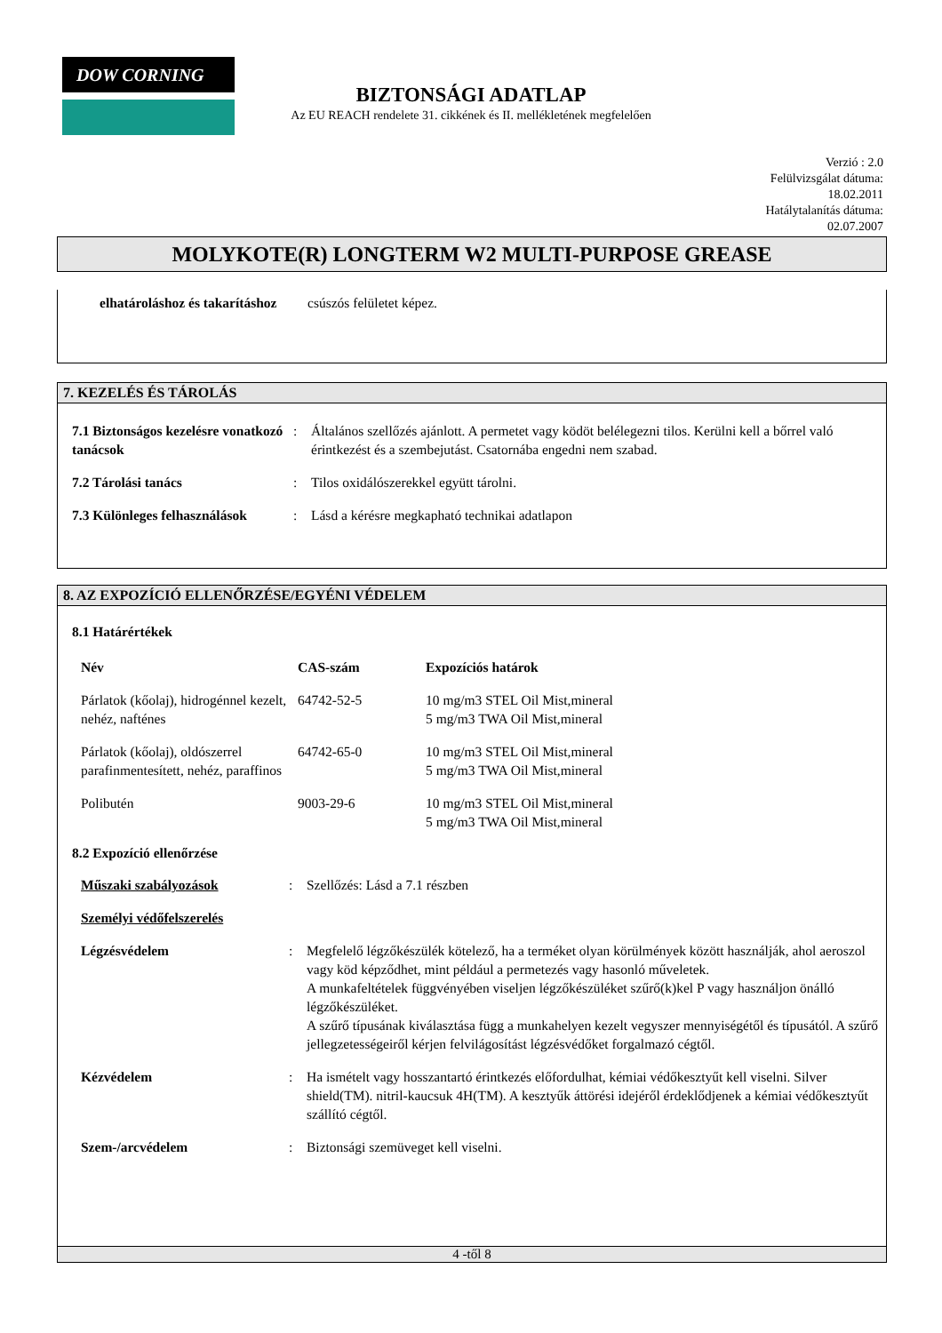DOW CORNING
BIZTONSÁGI ADATLAP
Az EU REACH rendelete 31. cikkének és II. mellékletének megfelelően
Verzió : 2.0
Felülvizsgálat dátuma:
18.02.2011
Hatálytalanítás dátuma:
02.07.2007
MOLYKOTE(R) LONGTERM W2 MULTI-PURPOSE GREASE
| elhatároláshoz és takarításhoz | csúszós felületet képez. |
7. KEZELÉS ÉS TÁROLÁS
| 7.1 Biztonságos kezelésre vonatkozó tanácsok | : | Általános szellőzés ajánlott. A permetet vagy ködöt belélegezni tilos. Kerülni kell a bőrrel való érintkezést és a szembejutást. Csatornába engedni nem szabad. |
| 7.2 Tárolási tanács | : | Tilos oxidálószerekkel együtt tárolni. |
| 7.3 Különleges felhasználások | : | Lásd a kérésre megkapható technikai adatlapon |
8. AZ EXPOZÍCIÓ ELLENŐRZÉSE/EGYÉNI VÉDELEM
8.1 Határértékek
| Név | CAS-szám | Expozíciós határok |
| Párlatok (kőolaj), hidrogénnel kezelt, nehéz, nafténes | 64742-52-5 | 10 mg/m3 STEL Oil Mist,mineral 5 mg/m3 TWA Oil Mist,mineral |
| Párlatok (kőolaj), oldószerrel parafinmentesített, nehéz, paraffinos | 64742-65-0 | 10 mg/m3 STEL Oil Mist,mineral 5 mg/m3 TWA Oil Mist,mineral |
| Polibutén | 9003-29-6 | 10 mg/m3 STEL Oil Mist,mineral 5 mg/m3 TWA Oil Mist,mineral |
8.2 Expozíció ellenőrzése
| Műszaki szabályozások | : | Szellőzés: Lásd a 7.1 részben |
| Személyi védőfelszerelés | | |
| Légzésvédelem | : | Megfelelő légzőkészülék kötelező, ha a terméket olyan körülmények között használják, ahol aeroszol vagy köd képződhet, mint például a permetezés vagy hasonló műveletek. A munkafeltételek függvényében viseljen légzőkészüléket szűrő(k)kel P vagy használjon önálló légzőkészüléket. A szűrő típusának kiválasztása függ a munkahelyen kezelt vegyszer mennyiségétől és típusától. A szűrő jellegzetességeiről kérjen felvilágosítást légzésvédőket forgalmazó cégtől. |
| Kézvédelem | : | Ha ismételt vagy hosszantartó érintkezés előfordulhat, kémiai védőkesztyűt kell viselni. Silver shield(TM). nitril-kaucsuk 4H(TM). A kesztyűk áttörési idejéről érdeklődjenek a kémiai védőkesztyűt szállító cégtől. |
| Szem-/arcvédelem | : | Biztonsági szemüveget kell viselni. |
4 -től 8